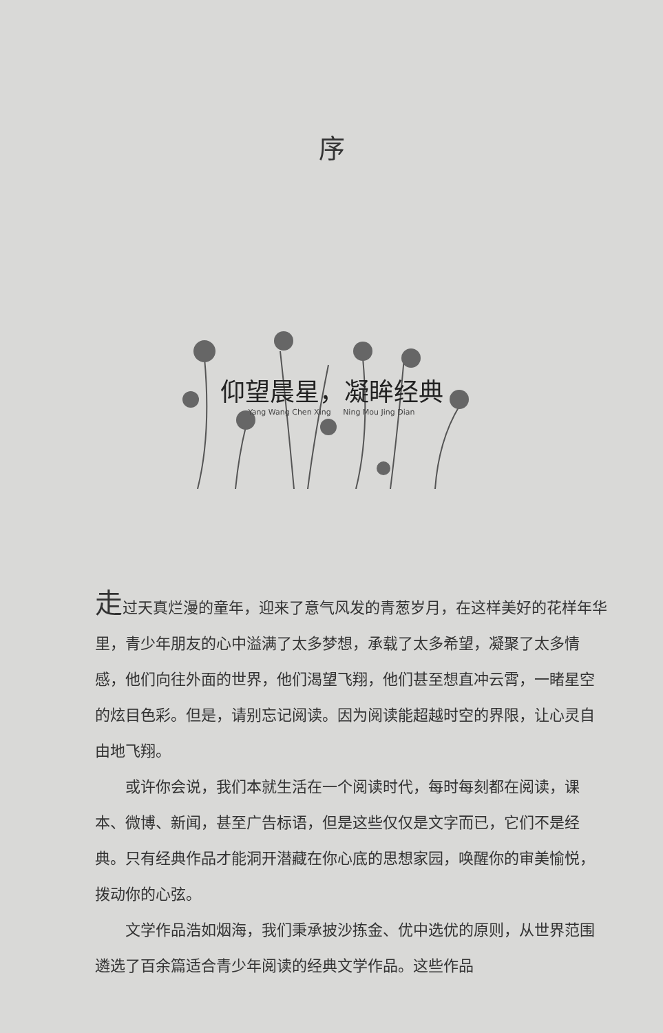序
仰望晨星，凝眸经典
Yang Wang Chen Xing Ning Mou Jing Dian
走过天真烂漫的童年，迎来了意气风发的青葱岁月，在这样美好的花样年华里，青少年朋友的心中溢满了太多梦想，承载了太多希望，凝聚了太多情感，他们向往外面的世界，他们渴望飞翔，他们甚至想直冲云霄，一睹星空的炫目色彩。但是，请别忘记阅读。因为阅读能超越时空的界限，让心灵自由地飞翔。
或许你会说，我们本就生活在一个阅读时代，每时每刻都在阅读，课本、微博、新闻，甚至广告标语，但是这些仅仅是文字而已，它们不是经典。只有经典作品才能洞开潜藏在你心底的思想家园，唤醒你的审美愉悦，拨动你的心弦。
文学作品浩如烟海，我们秉承披沙拣金、优中选优的原则，从世界范围遴选了百余篇适合青少年阅读的经典文学作品。这些作品